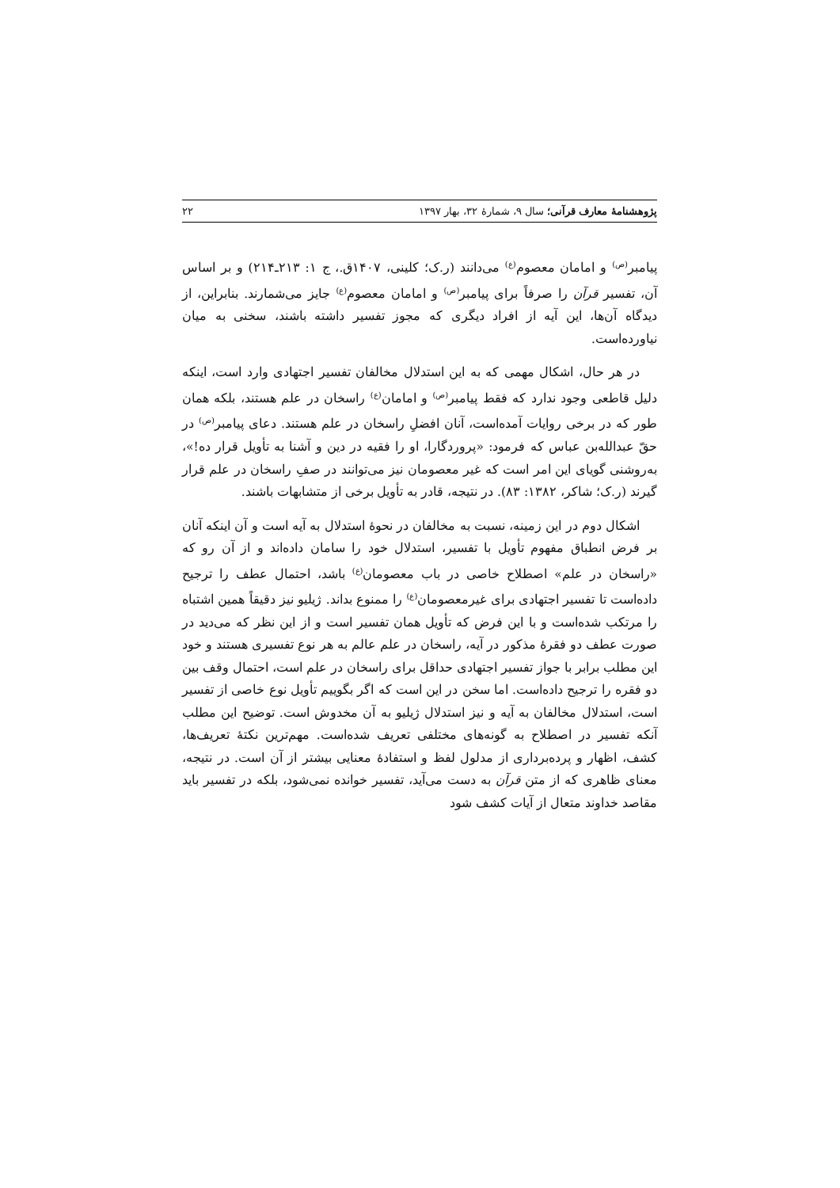پژوهشنامهٔ معارف قرآنی؛ سال ۹، شمارهٔ ۳۲، بهار ۱۳۹۷ ۲۲
پیامبر<sup>(ص)</sup> و امامان معصوم<sup>(ع)</sup> می‌دانند (ر.ک؛ کلینی، ۱۴۰۷ق.، ج ۱: ۲۱۳ـ۲۱۴) و بر اساس آن، تفسیر قرآن را صرفاً برای پیامبر<sup>(ص)</sup> و امامان معصوم<sup>(ع)</sup> جایز می‌شمارند. بنابراین، از دیدگاه آن‌ها، این آیه از افراد دیگری که مجوز تفسیر داشته باشند، سخنی به میان نیاورده‌است.
در هر حال، اشکال مهمی که به این استدلال مخالفان تفسیر اجتهادی وارد است، اینکه دلیل قاطعی وجود ندارد که فقط پیامبر<sup>(ص)</sup> و امامان<sup>(ع)</sup> راسخان در علم هستند، بلکه همان طور که در برخی روایات آمده‌است، آنان افضلِ راسخان در علم هستند. دعای پیامبر<sup>(ص)</sup> در حقّ عبدالله‌بن عباس که فرمود: «پروردگارا، او را فقیه در دین و آشنا به تأویل قرار ده!»، به‌روشنی گویای این امر است که غیر معصومان نیز می‌توانند در صفِ راسخان در علم قرار گیرند (ر.ک؛ شاکر، ۱۳۸۲: ۸۳). در نتیجه، قادر به تأویل برخی از متشابهات باشند.
اشکال دوم در این زمینه، نسبت به مخالفان در نحوهٔ استدلال به آیه است و آن اینکه آنان بر فرض انطباق مفهوم تأویل با تفسیر، استدلال خود را سامان داده‌اند و از آن رو که «راسخان در علم» اصطلاح خاصی در باب معصومان<sup>(ع)</sup> باشد، احتمال عطف را ترجیح داده‌است تا تفسیر اجتهادی برای غیرمعصومان<sup>(ع)</sup> را ممنوع بداند. ژیلیو نیز دقیقاً همین اشتباه را مرتکب شده‌است و با این فرض که تأویل همان تفسیر است و از این نظر که می‌دید در صورت عطف دو فقرهٔ مذکور در آیه، راسخان در علم عالم به هر نوع تفسیری هستند و خود این مطلب برابر با جواز تفسیر اجتهادی حداقل برای راسخان در علم است، احتمال وقف بین دو فقره را ترجیح داده‌است. اما سخن در این است که اگر بگوییم تأویل نوع خاصی از تفسیر است، استدلال مخالفان به آیه و نیز استدلال ژیلیو به آن مخدوش است. توضیح این مطلب آنکه تفسیر در اصطلاح به گونه‌های مختلفی تعریف شده‌است. مهم‌ترین نکتهٔ تعریف‌ها، کشف، اظهار و پرده‌برداری از مدلول لفظ و استفادهٔ معنایی بیشتر از آن است. در نتیجه، معنای ظاهری که از متن قرآن به دست می‌آید، تفسیر خوانده نمی‌شود، بلکه در تفسیر باید مقاصد خداوند متعال از آیات کشف شود